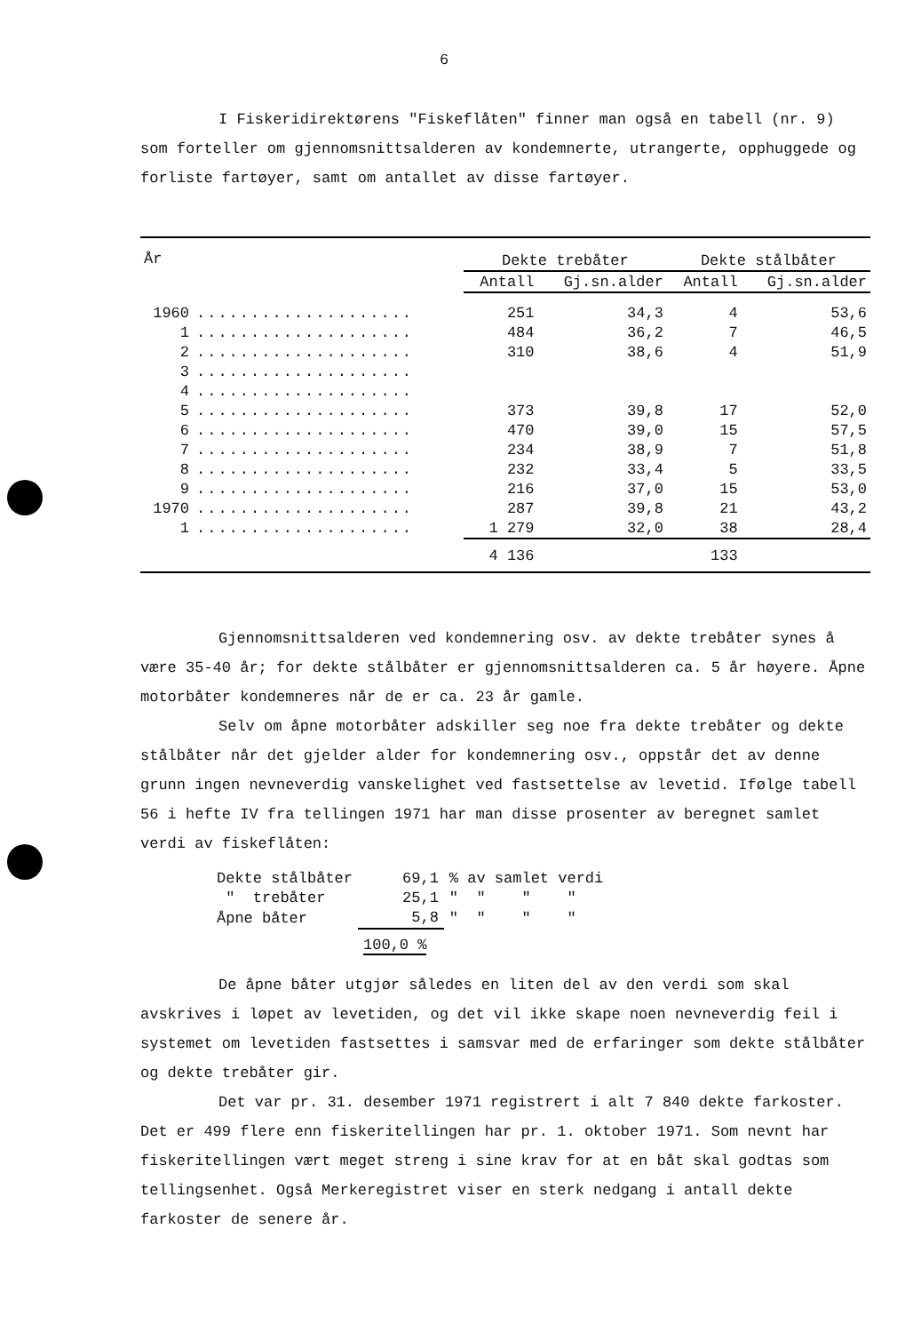6
I Fiskeridirektørens "Fiskeflåten" finner man også en tabell (nr. 9) som forteller om gjennomsnittsalderen av kondemnerte, utrangerte, opphuggede og forliste fartøyer, samt om antallet av disse fartøyer.
| År | | Dekte trebåter | | Dekte stålbåter | |
| --- | --- | --- | --- | --- | --- |
| | | Antall | Gj.sn.alder | Antall | Gj.sn.alder |
| 1960 | .................... | 251 | 34,3 | 4 | 53,6 |
| 1 | .................... | 484 | 36,2 | 7 | 46,5 |
| 2 | .................... | 310 | 38,6 | 4 | 51,9 |
| 3 | .................... | | | | |
| 4 | .................... | | | | |
| 5 | .................... | 373 | 39,8 | 17 | 52,0 |
| 6 | .................... | 470 | 39,0 | 15 | 57,5 |
| 7 | .................... | 234 | 38,9 | 7 | 51,8 |
| 8 | .................... | 232 | 33,4 | 5 | 33,5 |
| 9 | .................... | 216 | 37,0 | 15 | 53,0 |
| 1970 | .................... | 287 | 39,8 | 21 | 43,2 |
| 1 | .................... | 1 279 | 32,0 | 38 | 28,4 |
| | | 4 136 | | 133 | |
Gjennomsnittsalderen ved kondemnering osv. av dekte trebåter synes å være 35-40 år; for dekte stålbåter er gjennomsnittsalderen ca. 5 år høyere. Åpne motorbåter kondemneres når de er ca. 23 år gamle.
Selv om åpne motorbåter adskiller seg noe fra dekte trebåter og dekte stålbåter når det gjelder alder for kondemnering osv., oppstår det av denne grunn ingen nevneverdig vanskelighet ved fastsettelse av levetid. Ifølge tabell 56 i hefte IV fra tellingen 1971 har man disse prosenter av beregnet samlet verdi av fiskeflåten:
| Dekte stålbåter | 69,1 | % av samlet verdi |
| " trebåter | 25,1 | " " " " |
| Åpne båter | 5,8 | " " " " |
| | 100,0 % | |
De åpne båter utgjør således en liten del av den verdi som skal avskrives i løpet av levetiden, og det vil ikke skape noen nevneverdig feil i systemet om levetiden fastsettes i samsvar med de erfaringer som dekte stålbåter og dekte trebåter gir.
Det var pr. 31. desember 1971 registrert i alt 7 840 dekte farkoster. Det er 499 flere enn fiskeritellingen har pr. 1. oktober 1971. Som nevnt har fiskeritellingen vært meget streng i sine krav for at en båt skal godtas som tellingsenhet. Også Merkeregistret viser en sterk nedgang i antall dekte farkoster de senere år.